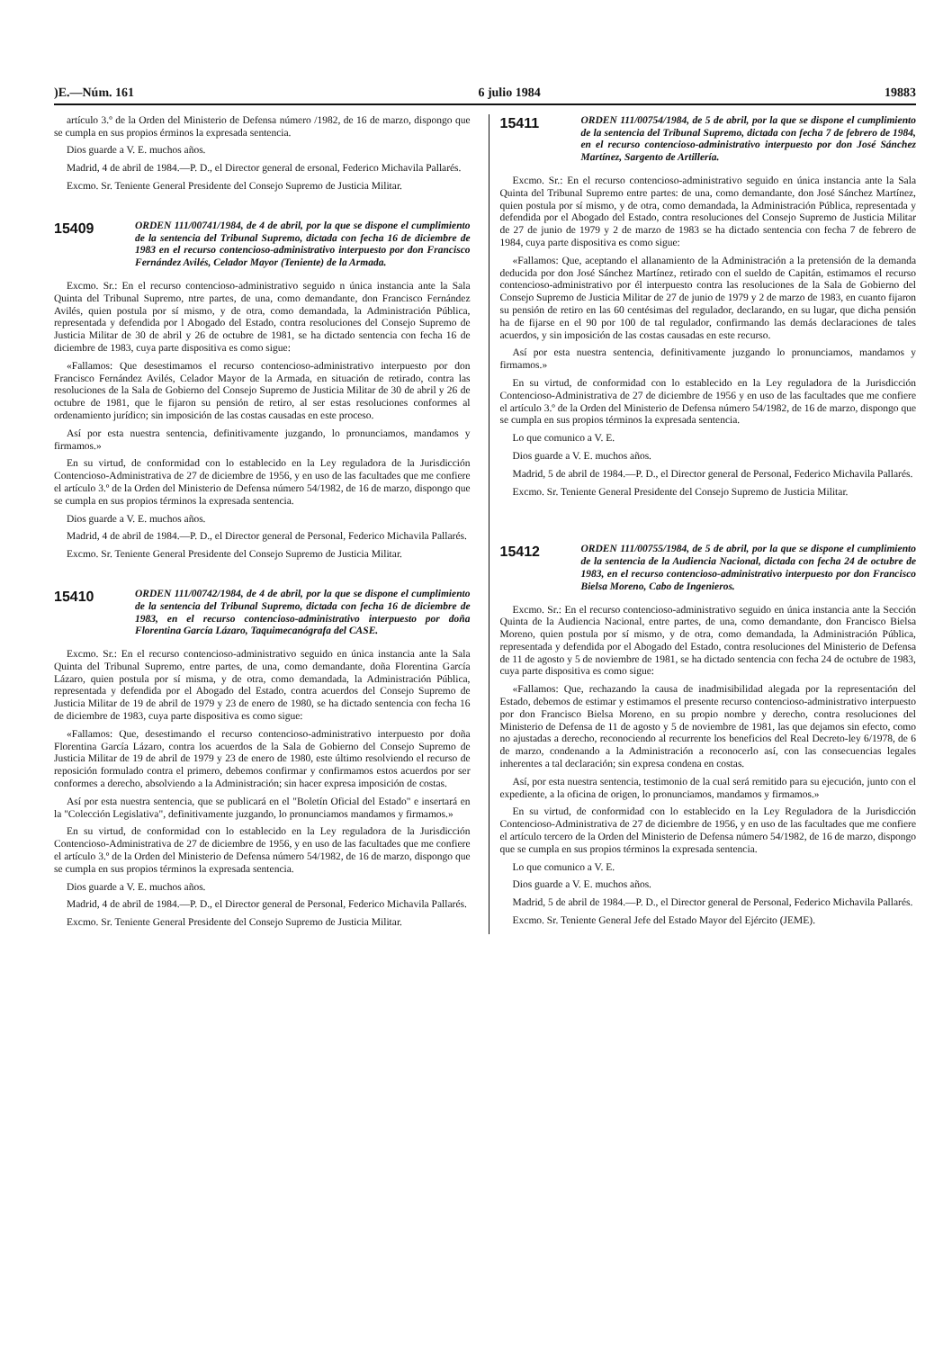)E.—Núm. 161 6 julio 1984 19883
artículo 3.º de la Orden del Ministerio de Defensa número /1982, de 16 de marzo, dispongo que se cumpla en sus propios érminos la expresada sentencia.
Dios guarde a V. E. muchos años.
Madrid, 4 de abril de 1984.—P. D., el Director general de ersonal, Federico Michavila Pallarés.
Excmo. Sr. Teniente General Presidente del Consejo Supremo de Justicia Militar.
15409
ORDEN 111/00741/1984, de 4 de abril, por la que se dispone el cumplimiento de la sentencia del Tribunal Supremo, dictada con fecha 16 de diciembre de 1983 en el recurso contencioso-administrativo interpuesto por don Francisco Fernández Avilés, Celador Mayor (Teniente) de la Armada.
Excmo. Sr.: En el recurso contencioso-administrativo seguido n única instancia ante la Sala Quinta del Tribunal Supremo, ntre partes, de una, como demandante, don Francisco Fernández Avilés, quien postula por sí mismo, y de otra, como demandada, la Administración Pública, representada y defendida por l Abogado del Estado, contra resoluciones del Consejo Supremo de Justicia Militar de 30 de abril y 26 de octubre de 1981, se ha dictado sentencia con fecha 16 de diciembre de 1983, cuya parte dispositiva es como sigue:
«Fallamos: Que desestimamos el recurso contencioso-administrativo interpuesto por don Francisco Fernández Avilés, Celador Mayor de la Armada, en situación de retirado, contra las resoluciones de la Sala de Gobierno del Consejo Supremo de Justicia Militar de 30 de abril y 26 de octubre de 1981, que le fijaron su pensión de retiro, al ser estas resoluciones conformes al ordenamiento jurídico; sin imposición de las costas causadas en este proceso.
Así por esta nuestra sentencia, definitivamente juzgando, lo pronunciamos, mandamos y firmamos.»
En su virtud, de conformidad con lo establecido en la Ley reguladora de la Jurisdicción Contencioso-Administrativa de 27 de diciembre de 1956, y en uso de las facultades que me confiere el artículo 3.º de la Orden del Ministerio de Defensa número 54/1982, de 16 de marzo, dispongo que se cumpla en sus propios términos la expresada sentencia.
Dios guarde a V. E. muchos años.
Madrid, 4 de abril de 1984.—P. D., el Director general de Personal, Federico Michavila Pallarés.
Excmo. Sr. Teniente General Presidente del Consejo Supremo de Justicia Militar.
15410
ORDEN 111/00742/1984, de 4 de abril, por la que se dispone el cumplimiento de la sentencia del Tribunal Supremo, dictada con fecha 16 de diciembre de 1983, en el recurso contencioso-administrativo interpuesto por doña Florentina García Lázaro, Taquimecanógrafa del CASE.
Excmo. Sr.: En el recurso contencioso-administrativo seguido en única instancia ante la Sala Quinta del Tribunal Supremo, entre partes, de una, como demandante, doña Florentina García Lázaro, quien postula por sí misma, y de otra, como demandada, la Administración Pública, representada y defendida por el Abogado del Estado, contra acuerdos del Consejo Supremo de Justicia Militar de 19 de abril de 1979 y 23 de enero de 1980, se ha dictado sentencia con fecha 16 de diciembre de 1983, cuya parte dispositiva es como sigue:
«Fallamos: Que, desestimando el recurso contencioso-administrativo interpuesto por doña Florentina García Lázaro, contra los acuerdos de la Sala de Gobierno del Consejo Supremo de Justicia Militar de 19 de abril de 1979 y 23 de enero de 1980, este último resolviendo el recurso de reposición formulado contra el primero, debemos confirmar y confirmamos estos acuerdos por ser conformes a derecho, absolviendo a la Administración; sin hacer expresa imposición de costas.
Así por esta nuestra sentencia, que se publicará en el "Boletín Oficial del Estado" e insertará en la "Colección Legislativa", definitivamente juzgando, lo pronunciamos mandamos y firmamos.»
En su virtud, de conformidad con lo establecido en la Ley reguladora de la Jurisdicción Contencioso-Administrativa de 27 de diciembre de 1956, y en uso de las facultades que me confiere el artículo 3.º de la Orden del Ministerio de Defensa número 54/1982, de 16 de marzo, dispongo que se cumpla en sus propios términos la expresada sentencia.
Dios guarde a V. E. muchos años.
Madrid, 4 de abril de 1984.—P. D., el Director general de Personal, Federico Michavila Pallarés.
Excmo. Sr. Teniente General Presidente del Consejo Supremo de Justicia Militar.
15411
ORDEN 111/00754/1984, de 5 de abril, por la que se dispone el cumplimiento de la sentencia del Tribunal Supremo, dictada con fecha 7 de febrero de 1984, en el recurso contencioso-administrativo interpuesto por don José Sánchez Martínez, Sargento de Artillería.
Excmo. Sr.: En el recurso contencioso-administrativo seguido en única instancia ante la Sala Quinta del Tribunal Supremo entre partes: de una, como demandante, don José Sánchez Martínez, quien postula por sí mismo, y de otra, como demandada, la Administración Pública, representada y defendida por el Abogado del Estado, contra resoluciones del Consejo Supremo de Justicia Militar de 27 de junio de 1979 y 2 de marzo de 1983 se ha dictado sentencia con fecha 7 de febrero de 1984, cuya parte dispositiva es como sigue:
«Fallamos: Que, aceptando el allanamiento de la Administración a la pretensión de la demanda deducida por don José Sánchez Martínez, retirado con el sueldo de Capitán, estimamos el recurso contencioso-administrativo por él interpuesto contra las resoluciones de la Sala de Gobierno del Consejo Supremo de Justicia Militar de 27 de junio de 1979 y 2 de marzo de 1983, en cuanto fijaron su pensión de retiro en las 60 centésimas del regulador, declarando, en su lugar, que dicha pensión ha de fijarse en el 90 por 100 de tal regulador, confirmando las demás declaraciones de tales acuerdos, y sin imposición de las costas causadas en este recurso.
Así por esta nuestra sentencia, definitivamente juzgando lo pronunciamos, mandamos y firmamos.»
En su virtud, de conformidad con lo establecido en la Ley reguladora de la Jurisdicción Contencioso-Administrativa de 27 de diciembre de 1956 y en uso de las facultades que me confiere el artículo 3.º de la Orden del Ministerio de Defensa número 54/1982, de 16 de marzo, dispongo que se cumpla en sus propios términos la expresada sentencia.
Lo que comunico a V. E.
Dios guarde a V. E. muchos años.
Madrid, 5 de abril de 1984.—P. D., el Director general de Personal, Federico Michavila Pallarés.
Excmo. Sr. Teniente General Presidente del Consejo Supremo de Justicia Militar.
15412
ORDEN 111/00755/1984, de 5 de abril, por la que se dispone el cumplimiento de la sentencia de la Audiencia Nacional, dictada con fecha 24 de octubre de 1983, en el recurso contencioso-administrativo interpuesto por don Francisco Bielsa Moreno, Cabo de Ingenieros.
Excmo. Sr.: En el recurso contencioso-administrativo seguido en única instancia ante la Sección Quinta de la Audiencia Nacional, entre partes, de una, como demandante, don Francisco Bielsa Moreno, quien postula por sí mismo, y de otra, como demandada, la Administración Pública, representada y defendida por el Abogado del Estado, contra resoluciones del Ministerio de Defensa de 11 de agosto y 5 de noviembre de 1981, se ha dictado sentencia con fecha 24 de octubre de 1983, cuya parte dispositiva es como sigue:
«Fallamos: Que, rechazando la causa de inadmisibilidad alegada por la representación del Estado, debemos de estimar y estimamos el presente recurso contencioso-administrativo interpuesto por don Francisco Bielsa Moreno, en su propio nombre y derecho, contra resoluciones del Ministerio de Defensa de 11 de agosto y 5 de noviembre de 1981, las que dejamos sin efecto, como no ajustadas a derecho, reconociendo al recurrente los beneficios del Real Decreto-ley 6/1978, de 6 de marzo, condenando a la Administración a reconocerlo así, con las consecuencias legales inherentes a tal declaración; sin expresa condena en costas.
Así, por esta nuestra sentencia, testimonio de la cual será remitido para su ejecución, junto con el expediente, a la oficina de origen, lo pronunciamos, mandamos y firmamos.»
En su virtud, de conformidad con lo establecido en la Ley Reguladora de la Jurisdicción Contencioso-Administrativa de 27 de diciembre de 1956, y en uso de las facultades que me confiere el artículo tercero de la Orden del Ministerio de Defensa número 54/1982, de 16 de marzo, dispongo que se cumpla en sus propios términos la expresada sentencia.
Lo que comunico a V. E.
Dios guarde a V. E. muchos años.
Madrid, 5 de abril de 1984.—P. D., el Director general de Personal, Federico Michavila Pallarés.
Excmo. Sr. Teniente General Jefe del Estado Mayor del Ejército (JEME).